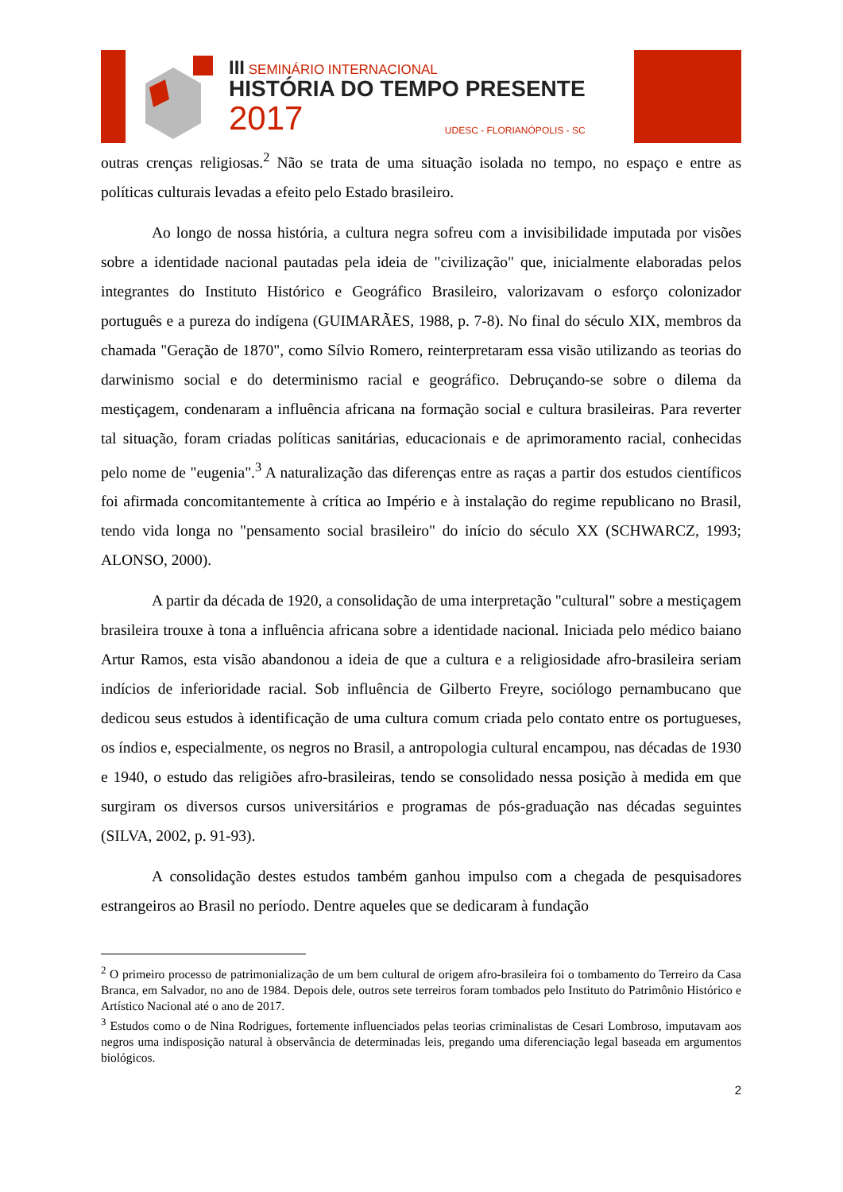III SEMINÁRIO INTERNACIONAL
HISTÓRIA DO TEMPO PRESENTE
2017 UDESC - FLORIANÓPOLIS - SC
outras crenças religiosas.<sup>2</sup> Não se trata de uma situação isolada no tempo, no espaço e entre as políticas culturais levadas a efeito pelo Estado brasileiro.
Ao longo de nossa história, a cultura negra sofreu com a invisibilidade imputada por visões sobre a identidade nacional pautadas pela ideia de "civilização" que, inicialmente elaboradas pelos integrantes do Instituto Histórico e Geográfico Brasileiro, valorizavam o esforço colonizador português e a pureza do indígena (GUIMARÃES, 1988, p. 7-8). No final do século XIX, membros da chamada "Geração de 1870", como Sílvio Romero, reinterpretaram essa visão utilizando as teorias do darwinismo social e do determinismo racial e geográfico. Debruçando-se sobre o dilema da mestiçagem, condenaram a influência africana na formação social e cultura brasileiras. Para reverter tal situação, foram criadas políticas sanitárias, educacionais e de aprimoramento racial, conhecidas pelo nome de "eugenia".<sup>3</sup> A naturalização das diferenças entre as raças a partir dos estudos científicos foi afirmada concomitantemente à crítica ao Império e à instalação do regime republicano no Brasil, tendo vida longa no "pensamento social brasileiro" do início do século XX (SCHWARCZ, 1993; ALONSO, 2000).
A partir da década de 1920, a consolidação de uma interpretação "cultural" sobre a mestiçagem brasileira trouxe à tona a influência africana sobre a identidade nacional. Iniciada pelo médico baiano Artur Ramos, esta visão abandonou a ideia de que a cultura e a religiosidade afro-brasileira seriam indícios de inferioridade racial. Sob influência de Gilberto Freyre, sociólogo pernambucano que dedicou seus estudos à identificação de uma cultura comum criada pelo contato entre os portugueses, os índios e, especialmente, os negros no Brasil, a antropologia cultural encampou, nas décadas de 1930 e 1940, o estudo das religiões afro-brasileiras, tendo se consolidado nessa posição à medida em que surgiram os diversos cursos universitários e programas de pós-graduação nas décadas seguintes (SILVA, 2002, p. 91-93).
A consolidação destes estudos também ganhou impulso com a chegada de pesquisadores estrangeiros ao Brasil no período. Dentre aqueles que se dedicaram à fundação
<sup>2</sup> O primeiro processo de patrimonialização de um bem cultural de origem afro-brasileira foi o tombamento do Terreiro da Casa Branca, em Salvador, no ano de 1984. Depois dele, outros sete terreiros foram tombados pelo Instituto do Patrimônio Histórico e Artístico Nacional até o ano de 2017.
<sup>3</sup> Estudos como o de Nina Rodrigues, fortemente influenciados pelas teorias criminalistas de Cesari Lombroso, imputavam aos negros uma indisposição natural à observância de determinadas leis, pregando uma diferenciação legal baseada em argumentos biológicos.
2